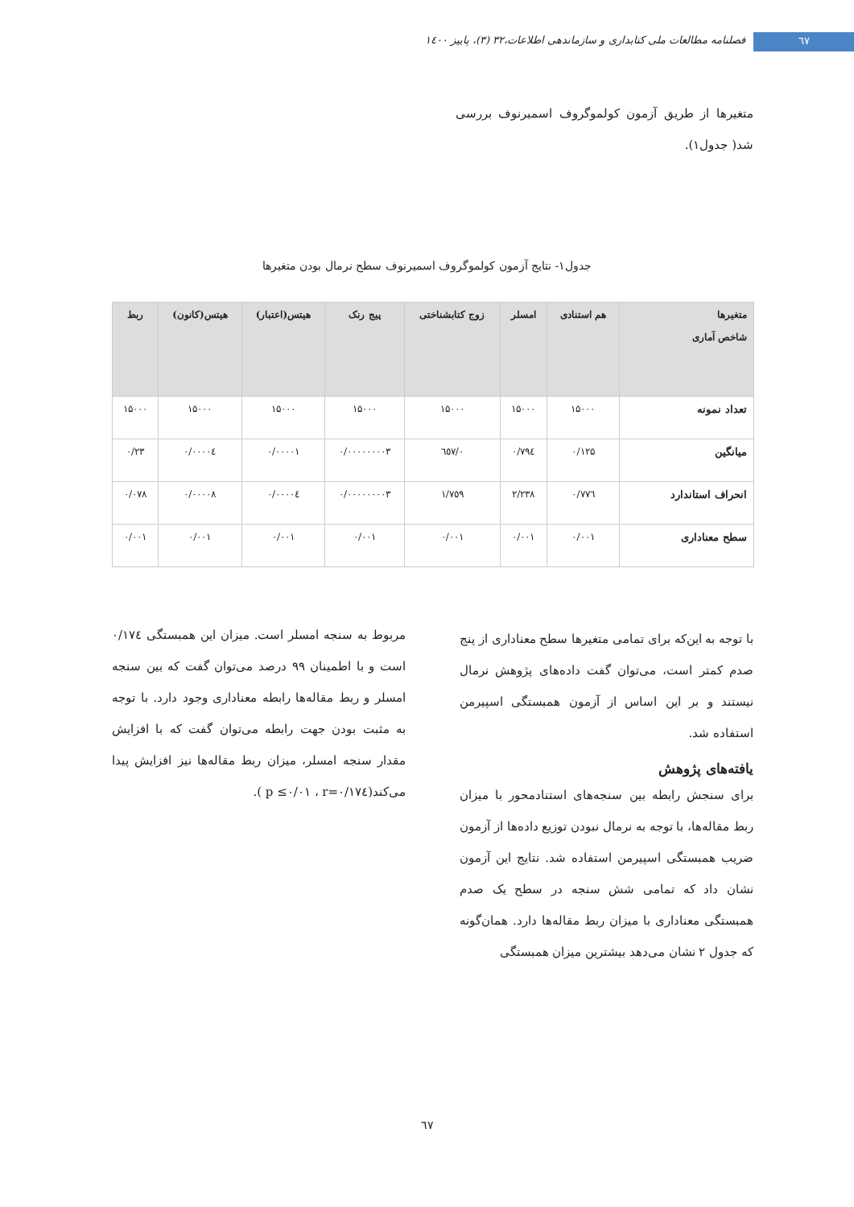٦٧
فصلنامه مطالعات ملی کتابداری و سازماندهی اطلاعات،۳۲ (۳)، پاییز ١٤٠٠
متغیرها از طریق آزمون کولموگروف اسمیرنوف بررسی شد( جدول۱).
جدول۱- نتایج آزمون کولموگروف اسمیرنوف سطح نرمال بودن متغیرها
| متغیرها شاخص آماری | هم استنادی | امسلر | زوج کتابشناختی | پیج رنک | هیتس(اعتبار) | هیتس(کانون) | ربط |
| --- | --- | --- | --- | --- | --- | --- | --- |
| تعداد نمونه | ۱۵۰۰۰ | ۱۵۰۰۰ | ۱۵۰۰۰ | ۱۵۰۰۰ | ۱۵۰۰۰ | ۱۵۰۰۰ | ۱۵۰۰۰ |
| میانگین | ۰/۱۲۵ | ۰/۷۹٤ | ۰/٦٥٧ | ۰/۰۰۰۰۰۰۰۰۳ | ۰/۰۰۰۰۱ | ۰/۰۰۰۰٤ | ۰/۲۳ |
| انحراف استاندارد | ۰/۷۷٦ | ۲/۲۳۸ | ۱/۷٥۹ | ۰/۰۰۰۰۰۰۰۰۳ | ۰/۰۰۰۰٤ | ۰/۰۰۰۰۸ | ۰/۰۷۸ |
| سطح معناداری | ۰/۰۰۱ | ۰/۰۰۱ | ۰/۰۰۱ | ۰/۰۰۱ | ۰/۰۰۱ | ۰/۰۰۱ | ۰/۰۰۱ |
با توجه به این‌که برای تمامی متغیرها سطح معناداری از پنج صدم کمتر است، می‌توان گفت داده‌های پژوهش نرمال نیستند و بر این اساس از آزمون همبستگی اسپیرمن استفاده شد.
یافته‌های پژوهش
برای سنجش رابطه بین سنجه‌های استنادمحور با میزان ربط مقاله‌ها، با توجه به نرمال نبودن توزیع داده‌ها از آزمون ضریب همبستگی اسپیرمن استفاده شد. نتایج این آزمون نشان داد که تمامی شش سنجه در سطح یک صدم همبستگی معناداری با میزان ربط مقاله‌ها دارد. همان‌گونه که جدول ۲ نشان می‌دهد بیشترین میزان همبستگی
مربوط به سنجه امسلر است. میزان این همبستگی ۰/۱۷٤ است و با اطمینان ۹۹ درصد می‌توان گفت که بین سنجه امسلر و ربط مقاله‌ها رابطه معناداری وجود دارد. با توجه به مثبت بودن جهت رابطه می‌توان گفت که با افزایش مقدار سنجه امسلر، میزان ربط مقاله‌ها نیز افزایش پیدا می‌کند(p ≤۰/۰۱ ، r=۰/۱۷٤ ).
٦٧